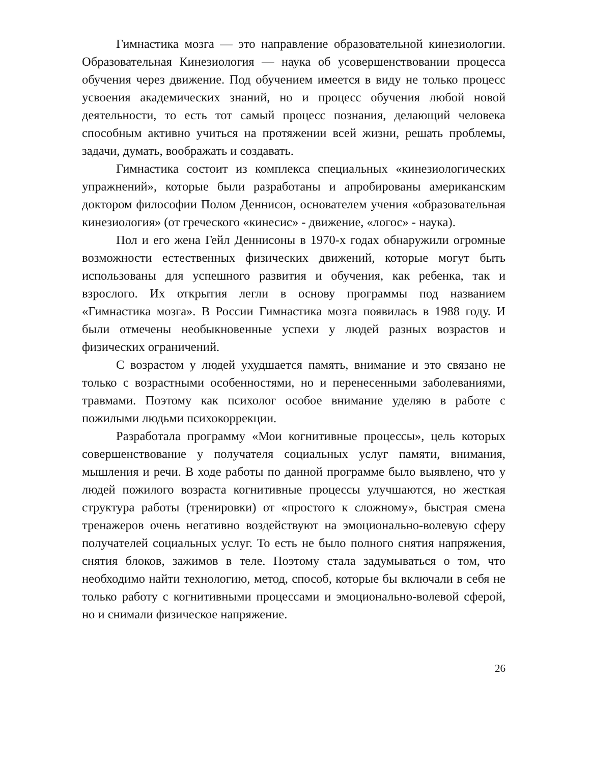Гимнастика мозга — это направление образовательной кинезиологии. Образовательная Кинезиология — наука об усовершенствовании процесса обучения через движение. Под обучением имеется в виду не только процесс усвоения академических знаний, но и процесс обучения любой новой деятельности, то есть тот самый процесс познания, делающий человека способным активно учиться на протяжении всей жизни, решать проблемы, задачи, думать, воображать и создавать.
Гимнастика состоит из комплекса специальных «кинезиологических упражнений», которые были разработаны и апробированы американским доктором философии Полом Деннисон, основателем учения «образовательная кинезиология» (от греческого «кинесис» - движение, «логос» - наука).
Пол и его жена Гейл Деннисоны в 1970-х годах обнаружили огромные возможности естественных физических движений, которые могут быть использованы для успешного развития и обучения, как ребенка, так и взрослого. Их открытия легли в основу программы под названием «Гимнастика мозга». В России Гимнастика мозга появилась в 1988 году. И были отмечены необыкновенные успехи у людей разных возрастов и физических ограничений.
С возрастом у людей ухудшается память, внимание и это связано не только с возрастными особенностями, но и перенесенными заболеваниями, травмами. Поэтому как психолог особое внимание уделяю в работе с пожилыми людьми психокоррекции.
Разработала программу «Мои когнитивные процессы», цель которых совершенствование у получателя социальных услуг памяти, внимания, мышления и речи. В ходе работы по данной программе было выявлено, что у людей пожилого возраста когнитивные процессы улучшаются, но жесткая структура работы (тренировки) от «простого к сложному», быстрая смена тренажеров очень негативно воздействуют на эмоционально-волевую сферу получателей социальных услуг. То есть не было полного снятия напряжения, снятия блоков, зажимов в теле. Поэтому стала задумываться о том, что необходимо найти технологию, метод, способ, которые бы включали в себя не только работу с когнитивными процессами и эмоционально-волевой сферой, но и снимали физическое напряжение.
26